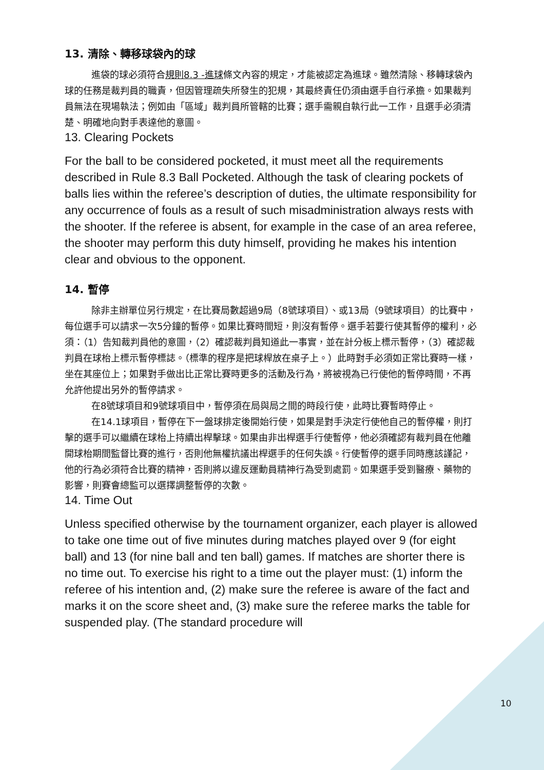13. 清除、轉移球袋內的球
進袋的球必須符合規則8.3 -進球條文內容的規定，才能被認定為進球。雖然清除、移轉球袋內球的任務是裁判員的職責，但因管理疏失所發生的犯規，其最終責任仍須由選手自行承擔。如果裁判員無法在現場執法；例如由「區域」裁判員所管轄的比賽；選手需親自執行此一工作，且選手必須清楚、明確地向對手表達他的意圖。
13. Clearing Pockets
For the ball to be considered pocketed, it must meet all the requirements described in Rule 8.3 Ball Pocketed. Although the task of clearing pockets of balls lies within the referee’s description of duties, the ultimate responsibility for any occurrence of fouls as a result of such misadministration always rests with the shooter. If the referee is absent, for example in the case of an area referee, the shooter may perform this duty himself, providing he makes his intention clear and obvious to the opponent.
14. 暫停
除非主辦單位另行規定，在比賽局數超過9局（8號球項目）、或13局（9號球項目）的比賽中，每位選手可以請求一次5分鐘的暫停。如果比賽時間短，則沒有暫停。選手若要行使其暫停的權利，必須：（1）告知裁判員他的意圖，（2）確認裁判員知道此一事實，並在計分板上標示暫停，（3）確認裁判員在球枱上標示暫停標誌。（標準的程序是把球桿放在桌子上。）此時對手必須如正常比賽時一樣，坐在其座位上；如果對手做出比正常比賽時更多的活動及行為，將被視為已行使他的暫停時間，不再允許他提出另外的暫停請求。
在8號球項目和9號球項目中，暫停須在局與局之間的時段行使，此時比賽暫時停止。
在14.1球項目，暫停在下一盤球排定後開始行使，如果是對手決定行使他自己的暫停權，則打擊的選手可以繼續在球枱上持續出桿擊球。如果由非出桿選手行使暫停，他必須確認有裁判員在他離開球枱期間監督比賽的進行，否則他無權抗議出桿選手的任何失誤。行使暫停的選手同時應該謹記，他的行為必須符合比賽的精神，否則將以違反運動員精神行為受到處罰。如果選手受到醫療、藥物的影響，則賽會總監可以選擇調整暫停的次數。
14. Time Out
Unless specified otherwise by the tournament organizer, each player is allowed to take one time out of five minutes during matches played over 9 (for eight ball) and 13 (for nine ball and ten ball) games. If matches are shorter there is no time out. To exercise his right to a time out the player must: (1) inform the referee of his intention and, (2) make sure the referee is aware of the fact and marks it on the score sheet and, (3) make sure the referee marks the table for suspended play. (The standard procedure will
10